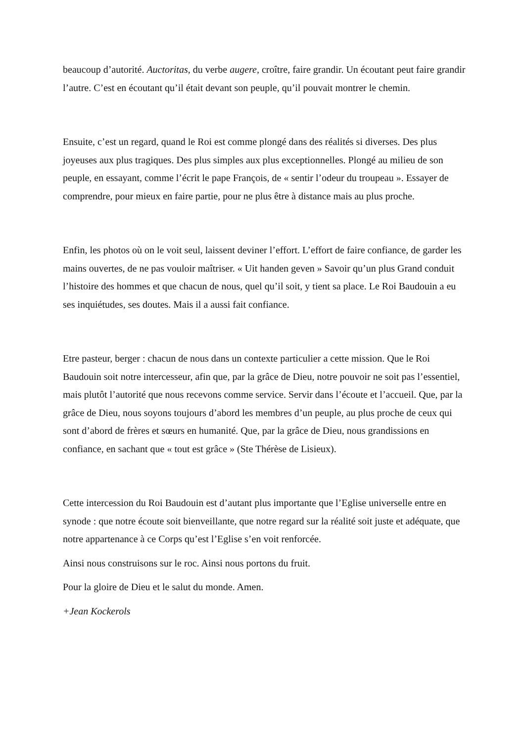beaucoup d’autorité. Auctoritas, du verbe augere, croître, faire grandir. Un écoutant peut faire grandir l’autre. C’est en écoutant qu’il était devant son peuple, qu’il pouvait montrer le chemin.
Ensuite, c’est un regard, quand le Roi est comme plongé dans des réalités si diverses. Des plus joyeuses aux plus tragiques. Des plus simples aux plus exceptionnelles. Plongé au milieu de son peuple, en essayant, comme l’écrit le pape François, de « sentir l’odeur du troupeau ». Essayer de comprendre, pour mieux en faire partie, pour ne plus être à distance mais au plus proche.
Enfin, les photos où on le voit seul, laissent deviner l’effort. L’effort de faire confiance, de garder les mains ouvertes, de ne pas vouloir maîtriser. « Uit handen geven » Savoir qu’un plus Grand conduit l’histoire des hommes et que chacun de nous, quel qu’il soit, y tient sa place. Le Roi Baudouin a eu ses inquiétudes, ses doutes. Mais il a aussi fait confiance.
Etre pasteur, berger : chacun de nous dans un contexte particulier a cette mission. Que le Roi Baudouin soit notre intercesseur, afin que, par la grâce de Dieu, notre pouvoir ne soit pas l’essentiel, mais plutôt l’autorité que nous recevons comme service. Servir dans l’écoute et l’accueil. Que, par la grâce de Dieu, nous soyons toujours d’abord les membres d’un peuple, au plus proche de ceux qui sont d’abord de frères et sœurs en humanité. Que, par la grâce de Dieu, nous grandissions en confiance, en sachant que « tout est grâce » (Ste Thérèse de Lisieux).
Cette intercession du Roi Baudouin est d’autant plus importante que l’Eglise universelle entre en synode : que notre écoute soit bienveillante, que notre regard sur la réalité soit juste et adéquate, que notre appartenance à ce Corps qu’est l’Eglise s’en voit renforcée.
Ainsi nous construisons sur le roc. Ainsi nous portons du fruit.
Pour la gloire de Dieu et le salut du monde. Amen.
+Jean Kockerols